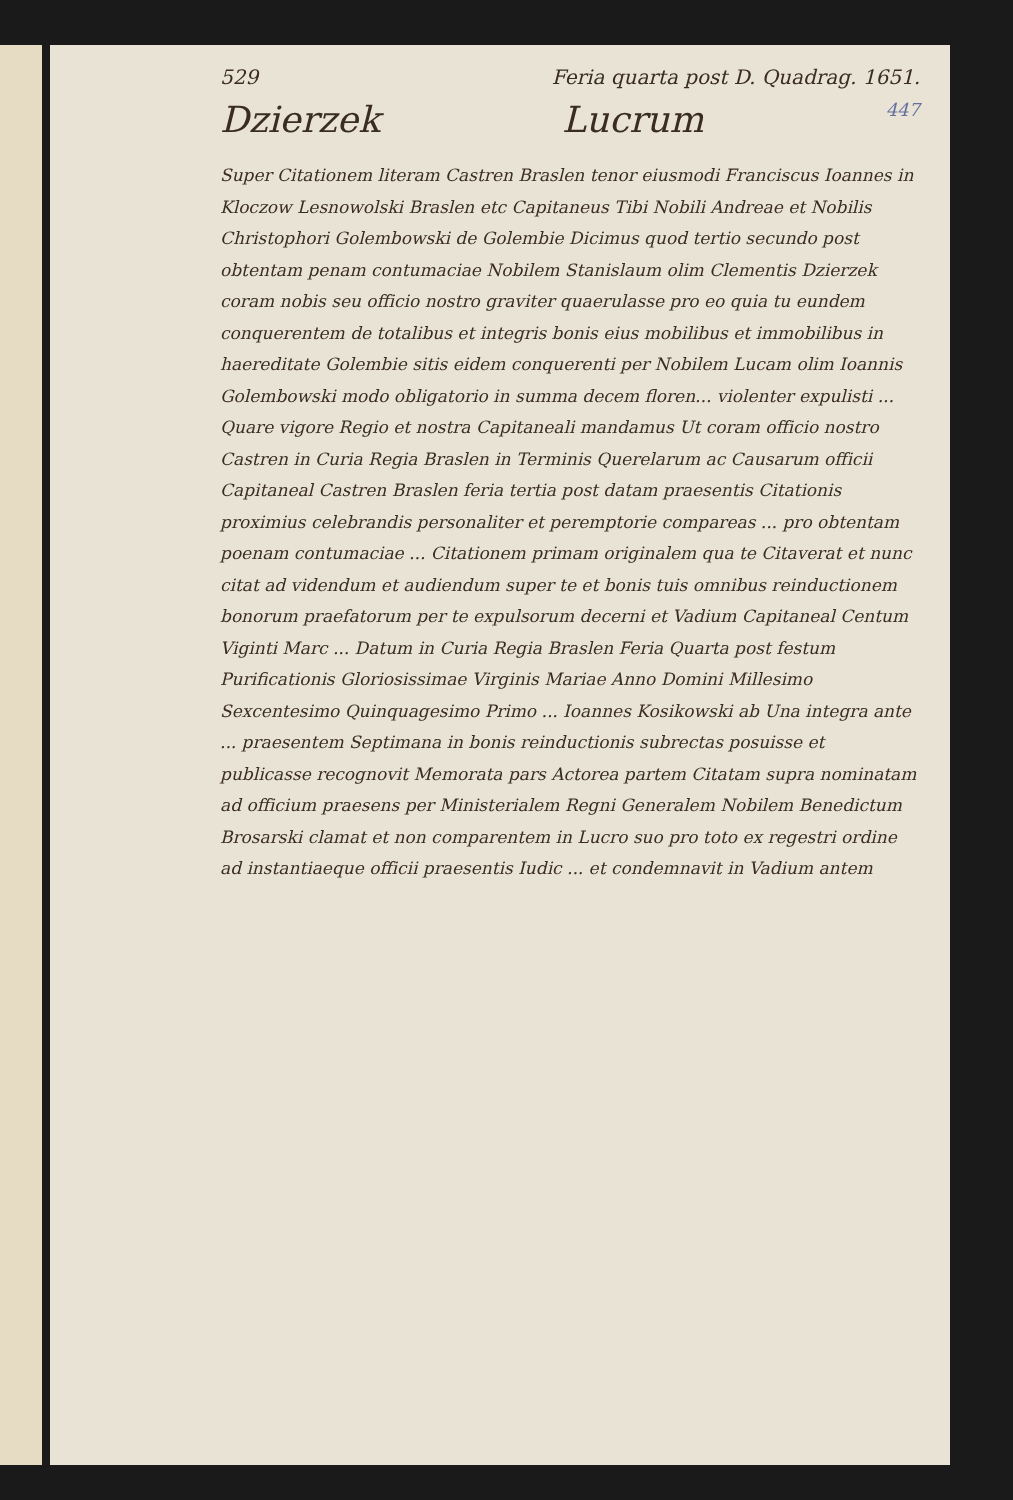529 Feria quarta post D. Quadrag. 1651.
Dzierzek Lucrum 447
Super Citationem literam Castren Braslen tenor eiusmodi Franciscus Ioannes in Kloczow Lesnowolski Braslen etc Capitaneus Tibi Nobili Andreae et Nobilis Christophori Golembowski de Golembie Dicimus quod tertio secundo post obtentam penam contumaciae Nobilem Stanislaum olim Clementis Dzierzek coram nobis seu officio nostro graviter quaerulasse pro eo quia tu eundem conquerentem de totalibus et integris bonis eius mobilibus et immobilibus in haereditate Golembie sitis eidem conquerenti per Nobilem Lucam olim Ioannis Golembowski modo obligatorio in summa decem floren... violenter expulisti ... Quare vigore Regio et nostra Capitaneali mandamus Ut coram officio nostro Castren in Curia Regia Braslen in Terminis Querelarum ac Causarum officii Capitaneal Castren Braslen feria tertia post datam praesentis Citationis proximius celebrandis personaliter et peremptorie compareas ... pro obtentam poenam contumaciae ... Citationem primam originalem qua te Citaverat et nunc citat ad videndum et audiendum super te et bonis tuis omnibus reinductionem bonorum praefatorum per te expulsorum decerni et Vadium Capitaneal Centum Viginti Marc ... Datum in Curia Regia Braslen Feria Quarta post festum Purificationis Gloriosissimae Virginis Mariae Anno Domini Millesimo Sexcentesimo Quinquagesimo Primo ... Ioannes Kosikowski ab Una integra ante ... praesentem Septimana in bonis reinductionis subrectas posuisse et publicasse recognovit Memorata pars Actorea partem Citatam supra nominatam ad officium praesens per Ministerialem Regni Generalem Nobilem Benedictum Brosarski clamat et non comparentem in Lucro suo pro toto ex regestri ordine ad instantiaeque officii praesentis Iudic ... et condemnavit in Vadium antem